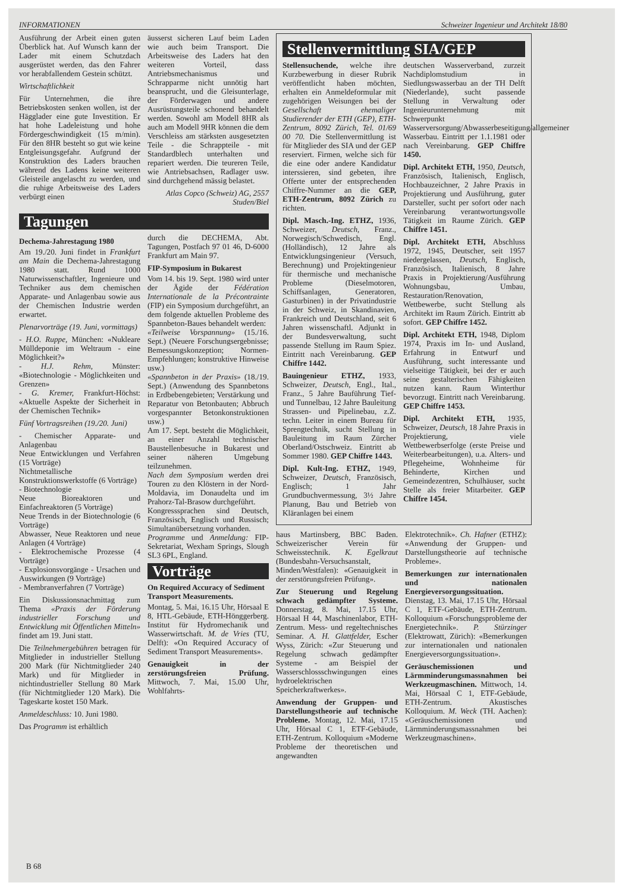INFORMATIONEN Schweizer Ingenieur und Architekt 18/80
Ausführung der Arbeit einen guten Überblick hat. Auf Wunsch kann der Lader mit einem Schutzdach ausgerüstet werden, das den Fahrer vor herabfallendem Gestein schützt.
Wirtschaftlichkeit
Für Unternehmen, die ihre Betriebskosten senken wollen, ist der Hägglader eine gute Investition. Er hat hohe Ladeleistung und hohe Fördergeschwindigkeit (15 m/min). Für den 8HR besteht so gut wie keine Entgleisungsgefahr. Aufgrund der Konstruktion des Laders brauchen während des Ladens keine weiteren Gleisteile angelascht zu werden, und die ruhige Arbeitsweise des Laders verbürgt einen
äusserst sicheren Lauf beim Laden wie auch beim Transport. Die Arbeitsweise des Laders hat den weiteren Vorteil, dass Antriebsmechanismus und Schrapparme nicht unnötig hart beansprucht, und die Gleisunterlage, der Förderwagen und andere Ausrüstungsteile schonend behandelt werden. Sowohl am Modell 8HR als auch am Modell 9HR können die dem Verschleiss am stärksten ausgesetzten Teile - die Schrappteile - mit Standardblech unterhalten und repariert werden. Die teureren Teile, wie Antriebsachsen, Radlager usw. sind durchgehend mässig belastet.
Atlas Copco (Schweiz) AG, 2557 Studen/Biel
Tagungen
Dechema-Jahrestagung 1980
Am 19./20. Juni findet in Frankfurt am Main die Dechema-Jahrestagung 1980 statt. Rund 1000 Naturwissenschaftler, Ingenieure und Techniker aus dem chemischen Apparate- und Anlagenbau sowie aus der Chemischen Industrie werden erwartet.
Plenarvorträge (19. Juni, vormittags)
- H.O. Ruppe, München: «Nukleare Mülldeponie im Weltraum - eine Möglichkeit?»
- H.J. Rehm, Münster: «Biotechnologie - Möglichkeiten und Grenzen»
- G. Kremer, Frankfurt-Höchst: «Aktuelle Aspekte der Sicherheit in der Chemischen Technik»
Fünf Vortragsreihen (19./20. Juni)
- Chemischer Apparate- und Anlagenbau
Neue Entwicklungen und Verfahren (15 Vorträge)
Nichtmetallische Konstruktionswerkstoffe (6 Vorträge)
- Biotechnologie
Neue Bioreaktoren und Einfachreaktoren (5 Vorträge)
Neue Trends in der Biotechnologie (6 Vorträge)
Abwasser, Neue Reaktoren und neue Anlagen (4 Vorträge)
- Elektrochemische Prozesse (4 Vorträge)
- Explosionsvorgänge - Ursachen und Auswirkungen (9 Vorträge)
- Membranverfahren (7 Vorträge)
Ein Diskussionsnachmittag zum Thema «Praxis der Förderung industrieller Forschung und Entwicklung mit Öffentlichen Mitteln» findet am 19. Juni statt.
Die Teilnehmergebühren betragen für Mitglieder in industrieller Stellung 200 Mark (für Nichtmitglieder 240 Mark) und für Mitglieder in nichtindustrieller Stellung 80 Mark (für Nichtmitglieder 120 Mark). Die Tageskarte kostet 150 Mark.
Anmeldeschluss: 10. Juni 1980.
Das Programm ist erhältlich
durch die DECHEMA, Abt. Tagungen, Postfach 97 01 46, D-6000 Frankfurt am Main 97.
FIP-Symposium in Bukarest
Vom 14. bis 19. Sept. 1980 wird unter der Ägide der Fédération Internationale de la Précontrainte (FIP) ein Symposium durchgeführt, an dem folgende aktuellen Probleme des Spannbeton-Baues behandelt werden:
«Teilweise Vorspannung» (15./16. Sept.) (Neuere Forschungsergebnisse; Bemessungskonzeption; Normen-Empfehlungen; konstruktive Hinweise usw.)
«Spannbeton in der Praxis» (18./19. Sept.) (Anwendung des Spannbetons in Erdbebengebieten; Verstärkung und Reparatur von Betonbauten; Abbruch vorgespannter Betonkonstruktionen usw.)
Am 17. Sept. besteht die Möglichkeit, an einer Anzahl technischer Baustellenbesuche in Bukarest und seiner näheren Umgebung teilzunehmen.
Nach dem Symposium werden drei Touren zu den Klöstern in der Nord-Moldavia, im Donaudelta und im Prahorz-Tal-Brasow durchgeführt.
Kongresssprachen sind Deutsch, Französisch, Englisch und Russisch; Simultanübersetzung vorhanden.
Programme und Anmeldung: FIP-Sekretariat, Wexham Springs, Slough SL3 6PL, England.
Vorträge
On Required Accuracy of Sediment Transport Measurements.
Montag, 5. Mai, 16.15 Uhr, Hörsaal E 8, HTL-Gebäude, ETH-Hönggerberg. Institut für Hydromechanik und Wasserwirtschaft. M. de Vries (TU, Delft): «On Required Accuracy of Sediment Transport Measurements».
Genauigkeit in der zerstörungsfreien Prüfung. Mittwoch, 7. Mai, 15.00 Uhr, Wohlfahrts-
Stellenvermittlung SIA/GEP
Stellensuchende, welche ihre Kurzbewerbung in dieser Rubrik veröffentlicht haben möchten, erhalten ein Anmeldeformular mit zugehörigen Weisungen bei der Gesellschaft ehemaliger Studierender der ETH (GEP), ETH-Zentrum, 8092 Zürich, Tel. 01/69 00 70. Die Stellenvermittlung ist für Mitglieder des SIA und der GEP reserviert. Firmen, welche sich für die eine oder andere Kandidatur interssieren, sind gebeten, ihre Offerte unter der entsprechenden Chiffre-Nummer an die GEP, ETH-Zentrum, 8092 Zürich zu richten.
Dipl. Masch.-Ing. ETHZ, 1936, Schweizer, Deutsch, Franz., Norwegisch/Schwedisch, Engl. (Holländisch), 12 Jahre als Entwicklungsingenieur (Versuch, Berechnung) und Projektingenieur für thermische und mechanische Probleme (Dieselmotoren, Schiffsanlagen, Generatoren, Gasturbinen) in der Privatindustrie in der Schweiz, in Skandinavien, Frankreich und Deutschland, seit 6 Jahren wissenschaftl. Adjunkt in der Bundesverwaltung, sucht passende Stellung im Raum Spiez. Eintritt nach Vereinbarung. GEP Chiffre 1442.
Bauingenieur ETHZ, 1933, Schweizer, Deutsch, Engl., Ital., Franz., 5 Jahre Bauführung Tief- und Tunnelbau, 12 Jahre Bauleitung Strassen- und Pipelinebau, z.Z. techn. Leiter in einem Bureau für Sprengtechnik, sucht Stellung in Bauleitung im Raum Zürcher Oberland/Ostschweiz. Eintritt ab Sommer 1980. GEP Chiffre 1443.
Dipl. Kult-Ing. ETHZ, 1949, Schweizer, Deutsch, Französisch, Englisch; 1 Jahr Grundbuchvermessung, 3½ Jahre Planung, Bau und Betrieb von Kläranlagen bei einem
deutschen Wasserverband, zurzeit Nachdiplomstudium in Siedlungswasserbau an der TH Delft (Niederlande), sucht passende Stellung in Verwaltung oder Ingenieurunternehmung mit Schwerpunkt Wasserversorgung/Abwasserbeseitigung/allgemeiner Wasserbau. Eintritt per 1.1.1981 oder nach Vereinbarung. GEP Chiffre 1450.
Dipl. Architekt ETH, 1950, Deutsch, Französisch, Italienisch, Englisch, Hochbauzeichner, 2 Jahre Praxis in Projektierung und Ausführung, guter Darsteller, sucht per sofort oder nach Vereinbarung verantwortungsvolle Tätigkeit im Raume Zürich. GEP Chiffre 1451.
Dipl. Architekt ETH, Abschluss 1972, 1945, Deutscher, seit 1957 niedergelassen, Deutsch, Englisch, Französisch, Italienisch, 8 Jahre Praxis in Projektierung/Ausführung Wohnungsbau, Umbau, Restauration/Renovation, Wettbewerbe, sucht Stellung als Architekt im Raum Zürich. Eintritt ab sofort. GEP Chiffre 1452.
Dipl. Architekt ETH, 1948, Diplom 1974, Praxis im In- und Ausland, Erfahrung in Entwurf und Ausführung, sucht interessante und vielseitige Tätigkeit, bei der er auch seine gestalterischen Fähigkeiten nutzen kann. Raum Winterthur bevorzugt. Eintritt nach Vereinbarung. GEP Chiffre 1453.
Dipl. Architekt ETH, 1935, Schweizer, Deutsch, 18 Jahre Praxis in Projektierung, viele Wettbewerbserfolge (erste Preise und Weiterbearbeitungen), u.a. Alters- und Pflegeheime, Wohnheime für Behinderte, Kirchen und Gemeindezentren, Schulhäuser, sucht Stelle als freier Mitarbeiter. GEP Chiffre 1454.
haus Martinsberg, BBC Baden. Schweizerischer Verein für Schweisstechnik. K. Egelkraut (Bundesbahn-Versuchsanstalt, Minden/Westfalen): «Genauigkeit in der zerstörungsfreien Prüfung».
Zur Steuerung und Regelung schwach gedämpfter Systeme. Donnerstag, 8. Mai, 17.15 Uhr, Hörsaal H 44, Maschinenlabor, ETH-Zentrum. Mess- und regeltechnisches Seminar. A. H. Glattfelder, Escher Wyss, Zürich: «Zur Steuerung und Regelung schwach gedämpfter Systeme - am Beispiel der Wasserschlossschwingungen eines hydroelektrischen Speicherkraftwerkes».
Anwendung der Gruppen- und Darstellungstheorie auf technische Probleme. Montag, 12. Mai, 17.15 Uhr, Hörsaal C 1, ETF-Gebäude, ETH-Zentrum. Kolloquium «Moderne Probleme der theoretischen und angewandten
Elektrotechnik». Ch. Hafner (ETHZ): «Anwendung der Gruppen- und Darstellungstheorie auf technische Probleme».
Bemerkungen zur internationalen und nationalen Energieversorgungssituation. Dienstag, 13. Mai, 17.15 Uhr, Hörsaal C 1, ETF-Gebäude, ETH-Zentrum. Kolloquium «Forschungsprobleme der Energietechnik». P. Stürzinger (Elektrowatt, Zürich): «Bemerkungen zur internationalen und nationalen Energieversorgungssituation».
Geräuschemissionen und Lärmminderungsmassnahmen bei Werkzeugmaschinen. Mittwoch, 14. Mai, Hörsaal C 1, ETF-Gebäude, ETH-Zentrum. Akustisches Kolloquium. M. Weck (TH. Aachen): «Geräuschemissionen und Lärmminderungsmassnahmen bei Werkzeugmaschinen».
B 68